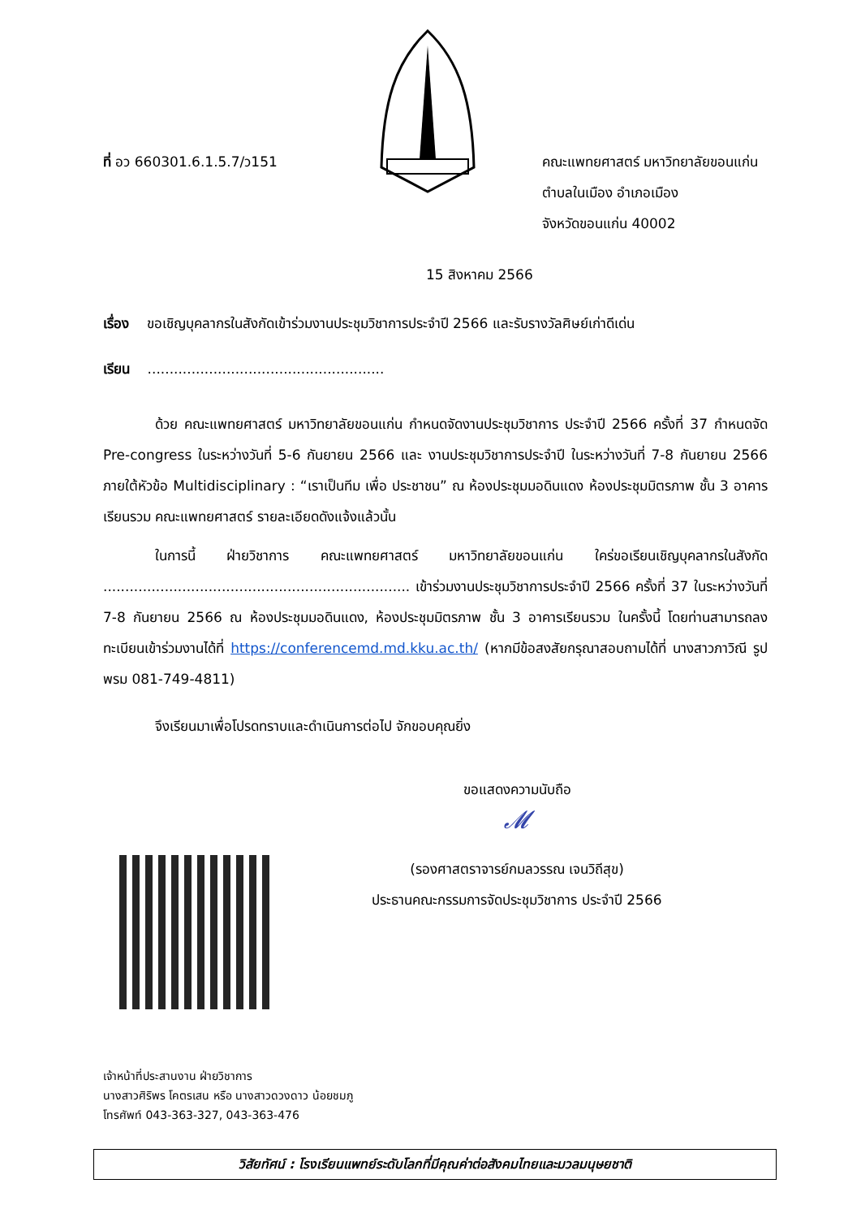ที่ อว 660301.6.1.5.7/ว151 คณะแพทยศาสตร์ มหาวิทยาลัยขอนแก่น
ตำบลในเมือง อำเภอเมือง
จังหวัดขอนแก่น 40002
15 สิงหาคม 2566
เรื่อง ขอเชิญบุคลากรในสังกัดเข้าร่วมงานประชุมวิชาการประจำปี 2566 และรับรางวัลศิษย์เก่าดีเด่น
เรียน ......................................................
ด้วย คณะแพทยศาสตร์ มหาวิทยาลัยขอนแก่น กำหนดจัดงานประชุมวิชาการ ประจำปี 2566 ครั้งที่ 37 กำหนดจัด Pre-congress ในระหว่างวันที่ 5-6 กันยายน 2566 และ งานประชุมวิชาการประจำปี ในระหว่างวันที่ 7-8 กันยายน 2566 ภายใต้หัวข้อ Multidisciplinary : “เราเป็นทีม เพื่อ ประชาชน” ณ ห้องประชุมมอดินแดง ห้องประชุมมิตรภาพ ชั้น 3 อาคารเรียนรวม คณะแพทยศาสตร์ รายละเอียดดังแจ้งแล้วนั้น
ในการนี้ ฝ่ายวิชาการ คณะแพทยศาสตร์ มหาวิทยาลัยขอนแก่น ใคร่ขอเรียนเชิญบุคลากรในสังกัด ...................................................................... เข้าร่วมงานประชุมวิชาการประจำปี 2566 ครั้งที่ 37 ในระหว่างวันที่ 7-8 กันยายน 2566 ณ ห้องประชุมมอดินแดง, ห้องประชุมมิตรภาพ ชั้น 3 อาคารเรียนรวม ในครั้งนี้ โดยท่านสามารถลงทะเบียนเข้าร่วมงานได้ที่ https://conferencemd.md.kku.ac.th/ (หากมีข้อสงสัยกรุณาสอบถามได้ที่ นางสาวภาวิณี รูปพรม 081-749-4811)
จึงเรียนมาเพื่อโปรดทราบและดำเนินการต่อไป จักขอบคุณยิ่ง
ขอแสดงความนับถือ
𝓜
(รองศาสตราจารย์กมลวรรณ เจนวิถีสุข)
ประธานคณะกรรมการจัดประชุมวิชาการ ประจำปี 2566
เจ้าหน้าที่ประสานงาน ฝ่ายวิชาการ
นางสาวศิริพร โคตรเสน หรือ นางสาวดวงดาว น้อยชมภู
โทรศัพท์ 043-363-327, 043-363-476
วิสัยทัศน์ : โรงเรียนแพทย์ระดับโลกที่มีคุณค่าต่อสังคมไทยและมวลมนุษยชาติ